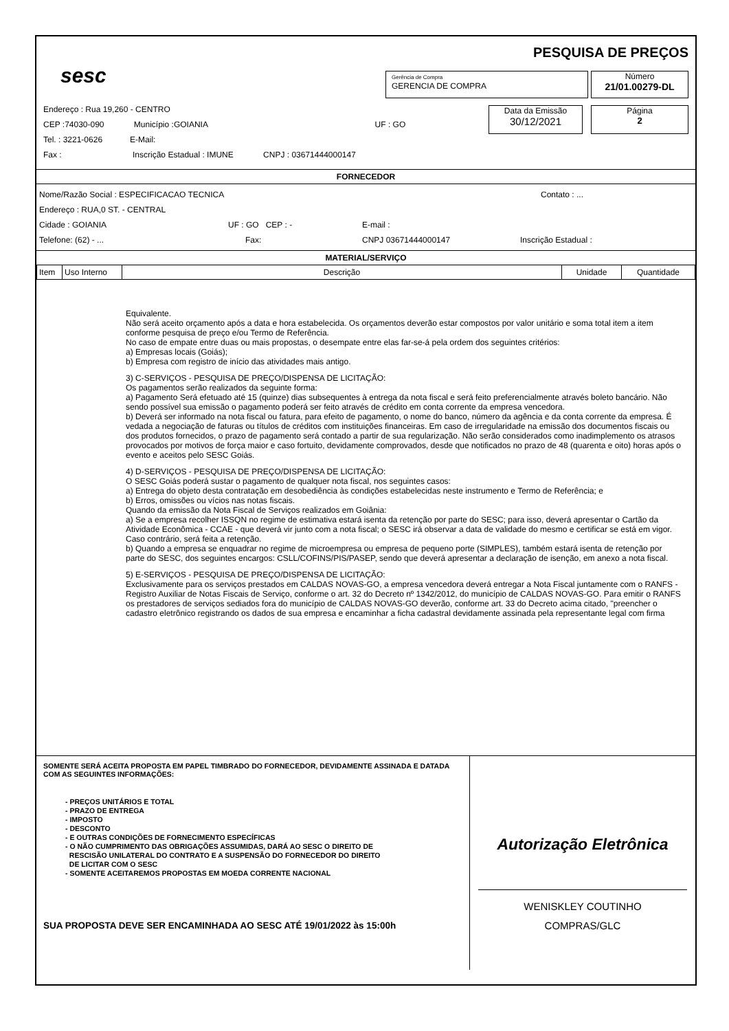sesc
PESQUISA DE PREÇOS
Gerência de Compra
GERENCIA DE COMPRA
Número
21/01.00279-DL
Data da Emissão
30/12/2021
Página
2
Endereço : Rua 19,260 - CENTRO
CEP :74030-090 Município :GOIANIA UF : GO
Tel. : 3221-0626 E-Mail:
Fax : Inscrição Estadual : IMUNE CNPJ : 03671444000147
FORNECEDOR
Nome/Razão Social : ESPECIFICACAO TECNICA Contato : ...
Endereço : RUA,0 ST. - CENTRAL
Cidade : GOIANIA UF : GO CEP : - E-mail :
Telefone: (62) - ... Fax: CNPJ 03671444000147 Inscrição Estadual :
MATERIAL/SERVIÇO
| Item | Uso Interno | Descrição | Unidade | Quantidade |
Equivalente.
Não será aceito orçamento após a data e hora estabelecida. Os orçamentos deverão estar compostos por valor unitário e soma total item a item conforme pesquisa de preço e/ou Termo de Referência.
No caso de empate entre duas ou mais propostas, o desempate entre elas far-se-á pela ordem dos seguintes critérios:
a) Empresas locais (Goiás);
b) Empresa com registro de início das atividades mais antigo.
3) C-SERVIÇOS - PESQUISA DE PREÇO/DISPENSA DE LICITAÇÃO:
Os pagamentos serão realizados da seguinte forma:
a) Pagamento Será efetuado até 15 (quinze) dias subsequentes à entrega da nota fiscal e será feito preferencialmente através boleto bancário. Não sendo possível sua emissão o pagamento poderá ser feito através de crédito em conta corrente da empresa vencedora.
b) Deverá ser informado na nota fiscal ou fatura, para efeito de pagamento, o nome do banco, número da agência e da conta corrente da empresa. É vedada a negociação de faturas ou títulos de créditos com instituições financeiras. Em caso de irregularidade na emissão dos documentos fiscais ou dos produtos fornecidos, o prazo de pagamento será contado a partir de sua regularização. Não serão considerados como inadimplemento os atrasos provocados por motivos de força maior e caso fortuito, devidamente comprovados, desde que notificados no prazo de 48 (quarenta e oito) horas após o evento e aceitos pelo SESC Goiás.
4) D-SERVIÇOS - PESQUISA DE PREÇO/DISPENSA DE LICITAÇÃO:
O SESC Goiás poderá sustar o pagamento de qualquer nota fiscal, nos seguintes casos:
a) Entrega do objeto desta contratação em desobediência às condições estabelecidas neste instrumento e Termo de Referência; e
b) Erros, omissões ou vícios nas notas fiscais.
Quando da emissão da Nota Fiscal de Serviços realizados em Goiânia:
a) Se a empresa recolher ISSQN no regime de estimativa estará isenta da retenção por parte do SESC; para isso, deverá apresentar o Cartão da Atividade Econômica - CCAE - que deverá vir junto com a nota fiscal; o SESC irá observar a data de validade do mesmo e certificar se está em vigor. Caso contrário, será feita a retenção.
b) Quando a empresa se enquadrar no regime de microempresa ou empresa de pequeno porte (SIMPLES), também estará isenta de retenção por parte do SESC, dos seguintes encargos: CSLL/COFINS/PIS/PASEP, sendo que deverá apresentar a declaração de isenção, em anexo a nota fiscal.
5) E-SERVIÇOS - PESQUISA DE PREÇO/DISPENSA DE LICITAÇÃO:
Exclusivamente para os serviços prestados em CALDAS NOVAS-GO, a empresa vencedora deverá entregar a Nota Fiscal juntamente com o RANFS - Registro Auxiliar de Notas Fiscais de Serviço, conforme o art. 32 do Decreto nº 1342/2012, do município de CALDAS NOVAS-GO. Para emitir o RANFS os prestadores de serviços sediados fora do município de CALDAS NOVAS-GO deverão, conforme art. 33 do Decreto acima citado, "preencher o cadastro eletrônico registrando os dados de sua empresa e encaminhar a ficha cadastral devidamente assinada pela representante legal com firma
SOMENTE SERÁ ACEITA PROPOSTA EM PAPEL TIMBRADO DO FORNECEDOR, DEVIDAMENTE ASSINADA E DATADA COM AS SEGUINTES INFORMAÇÕES:
- PREÇOS UNITÁRIOS E TOTAL
- PRAZO DE ENTREGA
- IMPOSTO
- DESCONTO
- E OUTRAS CONDIÇÕES DE FORNECIMENTO ESPECÍFICAS
- O NÃO CUMPRIMENTO DAS OBRIGAÇÕES ASSUMIDAS, DARÁ AO SESC O DIREITO DE
RESCISÃO UNILATERAL DO CONTRATO E A SUSPENSÃO DO FORNECEDOR DO DIREITO
DE LICITAR COM O SESC
- SOMENTE ACEITAREMOS PROPOSTAS EM MOEDA CORRENTE NACIONAL
SUA PROPOSTA DEVE SER ENCAMINHADA AO SESC ATÉ 19/01/2022 às 15:00h
Autorização Eletrônica
WENISKLEY COUTINHO
COMPRAS/GLC